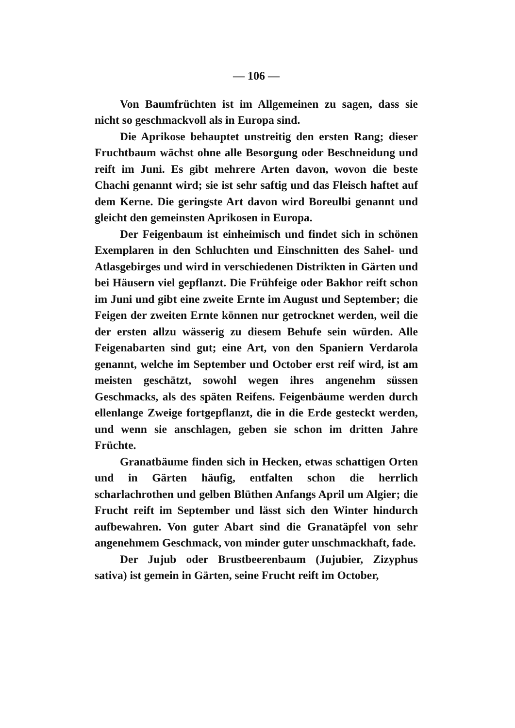— 106 —
Von Baumfrüchten ist im Allgemeinen zu sagen, dass sie nicht so geschmackvoll als in Europa sind.
Die Aprikose behauptet unstreitig den ersten Rang; dieser Fruchtbaum wächst ohne alle Besorgung oder Beschneidung und reift im Juni. Es gibt mehrere Arten davon, wovon die beste Chachi genannt wird; sie ist sehr saftig und das Fleisch haftet auf dem Kerne. Die geringste Art davon wird Boreulbi genannt und gleicht den gemeinsten Aprikosen in Europa.
Der Feigenbaum ist einheimisch und findet sich in schönen Exemplaren in den Schluchten und Einschnitten des Sahel- und Atlasgebirges und wird in verschiedenen Distrikten in Gärten und bei Häusern viel gepflanzt. Die Frühfeige oder Bakhor reift schon im Juni und gibt eine zweite Ernte im August und September; die Feigen der zweiten Ernte können nur getrocknet werden, weil die der ersten allzu wässerig zu diesem Behufe sein würden. Alle Feigenabarten sind gut; eine Art, von den Spaniern Verdarola genannt, welche im September und October erst reif wird, ist am meisten geschätzt, sowohl wegen ihres angenehm süssen Geschmacks, als des späten Reifens. Feigenbäume werden durch ellenlange Zweige fortgepflanzt, die in die Erde gesteckt werden, und wenn sie anschlagen, geben sie schon im dritten Jahre Früchte.
Granatbäume finden sich in Hecken, etwas schattigen Orten und in Gärten häufig, entfalten schon die herrlich scharlachrothen und gelben Blüthen Anfangs April um Algier; die Frucht reift im September und lässt sich den Winter hindurch aufbewahren. Von guter Abart sind die Granatäpfel von sehr angenehmem Geschmack, von minder guter unschmackhaft, fade.
Der Jujub oder Brustbeerenbaum (Jujubier, Zizyphus sativa) ist gemein in Gärten, seine Frucht reift im October,